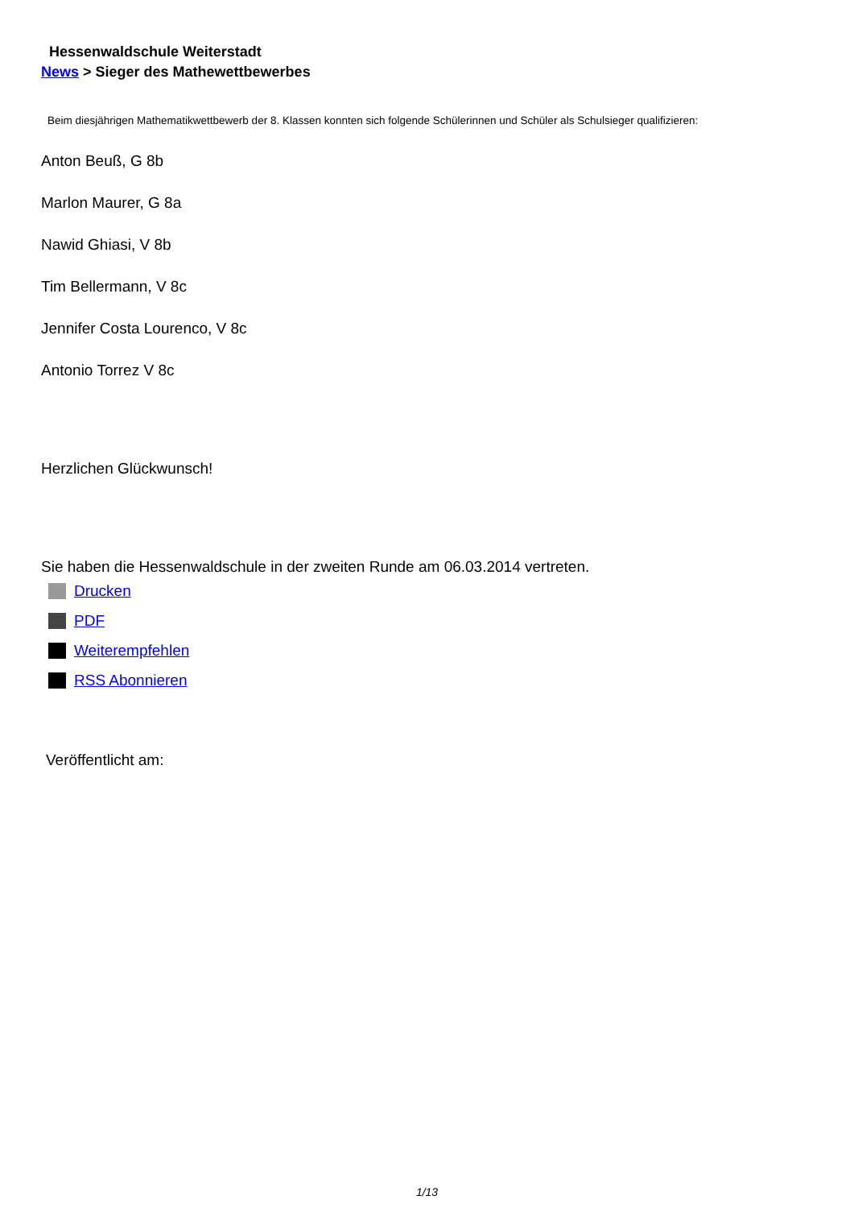Hessenwaldschule Weiterstadt
News > Sieger des Mathewettbewerbes
Beim diesjährigen Mathematikwettbewerb der 8. Klassen konnten sich folgende Schülerinnen und Schüler als Schulsieger qualifizieren:
Anton Beuß, G 8b
Marlon Maurer, G 8a
Nawid Ghiasi, V 8b
Tim Bellermann, V 8c
Jennifer Costa Lourenco, V 8c
Antonio Torrez V 8c
Herzlichen Glückwunsch!
Sie haben die Hessenwaldschule in der zweiten Runde am 06.03.2014 vertreten.
Drucken
PDF
Weiterempfehlen
RSS Abonnieren
Veröffentlicht am:
1/13